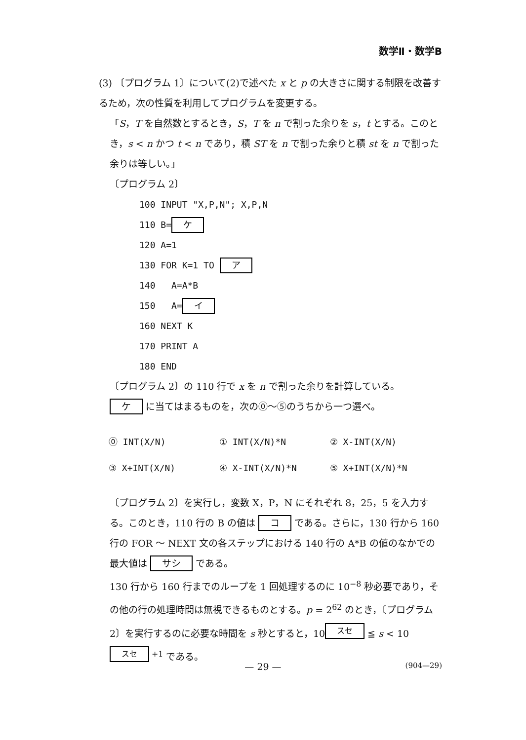数学Ⅱ・数学B
(3) 〔プログラム 1〕について(2)で述べた x と p の大きさに関する制限を改善するため，次の性質を利用してプログラムを変更する。
「S，T を自然数とするとき，S，T を n で割った余りを s，t とする。このとき，s < n かつ t < n であり，積 ST を n で割った余りと積 st を n で割った余りは等しい。」
〔プログラム 2〕
100 INPUT "X,P,N"; X,P,N
110 B= ケ
120 A=1
130 FOR K=1 TO ア
140 A=A*B
150 A= イ
160 NEXT K
170 PRINT A
180 END
〔プログラム 2〕の 110 行で x を n で割った余りを計算している。
ケ に当てはまるものを，次の⓪～⑤のうちから一つ選べ。
| ⓪ INT(X/N) | ① INT(X/N)*N | ② X-INT(X/N) |
| ③ X+INT(X/N) | ④ X-INT(X/N)*N | ⑤ X+INT(X/N)*N |
〔プログラム 2〕を実行し，変数 X，P，N にそれぞれ 8，25，5 を入力する。このとき，110 行の B の値は コ である。さらに，130 行から 160 行の FOR ～ NEXT 文の各ステップにおける 140 行の A*B の値のなかでの最大値は サシ である。
130 行から 160 行までのループを 1 回処理するのに 10<sup>−8</sup> 秒必要であり，その他の行の処理時間は無視できるものとする。p = 2<sup>62</sup> のとき，〔プログラム 2〕を実行するのに必要な時間を s 秒とすると，10<sup>スセ</sup> ≦ s < 10<sup>スセ +1</sup> である。
— 29 —
(904—29)